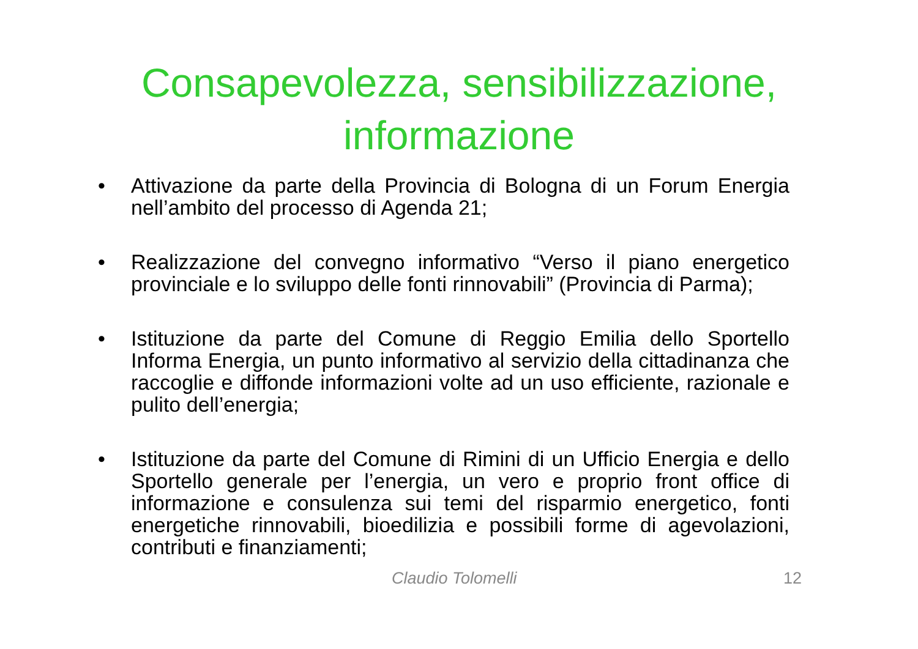Consapevolezza, sensibilizzazione,
informazione
• Attivazione da parte della Provincia di Bologna di un Forum Energia nell’ambito del processo di Agenda 21;
• Realizzazione del convegno informativo “Verso il piano energetico provinciale e lo sviluppo delle fonti rinnovabili” (Provincia di Parma);
• Istituzione da parte del Comune di Reggio Emilia dello Sportello Informa Energia, un punto informativo al servizio della cittadinanza che raccoglie e diffonde informazioni volte ad un uso efficiente, razionale e pulito dell’energia;
• Istituzione da parte del Comune di Rimini di un Ufficio Energia e dello Sportello generale per l’energia, un vero e proprio front office di informazione e consulenza sui temi del risparmio energetico, fonti energetiche rinnovabili, bioedilizia e possibili forme di agevolazioni, contributi e finanziamenti;
Claudio Tolomelli 12